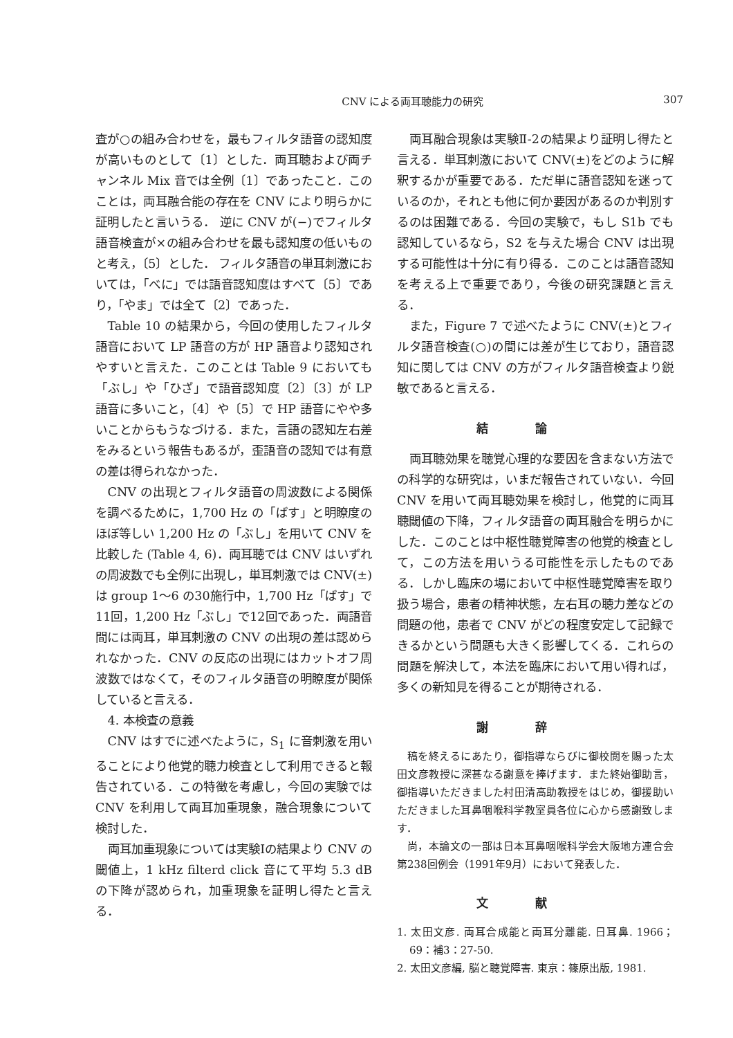CNV による両耳聴能力の研究 307
査が○の組み合わせを，最もフィルタ語音の認知度が高いものとして〔1〕とした．両耳聴および両チャンネル Mix 音では全例〔1〕であったこと．このことは，両耳融合能の存在を CNV により明らかに証明したと言いうる． 逆に CNV が(−)でフィルタ語音検査が×の組み合わせを最も認知度の低いものと考え，〔5〕とした． フィルタ語音の単耳刺激においては，「べに」では語音認知度はすべて〔5〕であり，「やま」では全て〔2〕であった．
Table 10 の結果から，今回の使用したフィルタ語音において LP 語音の方が HP 語音より認知されやすいと言えた．このことは Table 9 においても「ぶし」や「ひざ」で語音認知度〔2〕〔3〕が LP 語音に多いこと，〔4〕や〔5〕で HP 語音にやや多いことからもうなづける．また，言語の認知左右差をみるという報告もあるが，歪語音の認知では有意の差は得られなかった．
CNV の出現とフィルタ語音の周波数による関係を調べるために，1,700 Hz の「ばす」と明瞭度のほぼ等しい 1,200 Hz の「ぶし」を用いて CNV を比較した (Table 4, 6)．両耳聴では CNV はいずれの周波数でも全例に出現し，単耳刺激では CNV(±)は group 1〜6 の30施行中，1,700 Hz「ばす」で11回，1,200 Hz「ぶし」で12回であった．両語音間には両耳，単耳刺激の CNV の出現の差は認められなかった．CNV の反応の出現にはカットオフ周波数ではなくて，そのフィルタ語音の明瞭度が関係していると言える．
4. 本検査の意義
CNV はすでに述べたように，S<sub>1</sub> に音刺激を用いることにより他覚的聴力検査として利用できると報告されている．この特徴を考慮し，今回の実験では CNV を利用して両耳加重現象，融合現象について検討した．
両耳加重現象については実験Ⅰの結果より CNV の閾値上，1 kHz filterd click 音にて平均 5.3 dB の下降が認められ，加重現象を証明し得たと言える．
両耳融合現象は実験Ⅱ-2の結果より証明し得たと言える．単耳刺激において CNV(±)をどのように解釈するかが重要である．ただ単に語音認知を迷っているのか，それとも他に何か要因があるのか判別するのは困難である．今回の実験で，もし S1b でも認知しているなら，S2 を与えた場合 CNV は出現する可能性は十分に有り得る．このことは語音認知を考える上で重要であり，今後の研究課題と言える．
また，Figure 7 で述べたように CNV(±)とフィルタ語音検査(○)の間には差が生じており，語音認知に関しては CNV の方がフィルタ語音検査より鋭敏であると言える．
結論
両耳聴効果を聴覚心理的な要因を含まない方法での科学的な研究は，いまだ報告されていない．今回 CNV を用いて両耳聴効果を検討し，他覚的に両耳聴閾値の下降，フィルタ語音の両耳融合を明らかにした．このことは中枢性聴覚障害の他覚的検査として，この方法を用いうる可能性を示したものである．しかし臨床の場において中枢性聴覚障害を取り扱う場合，患者の精神状態，左右耳の聴力差などの問題の他，患者で CNV がどの程度安定して記録できるかという問題も大きく影響してくる．これらの問題を解決して，本法を臨床において用い得れば，多くの新知見を得ることが期待される．
謝辞
稿を終えるにあたり，御指導ならびに御校閲を賜った太田文彦教授に深甚なる謝意を捧げます．また終始御助言，御指導いただきました村田清高助教授をはじめ，御援助いただきました耳鼻咽喉科学教室員各位に心から感謝致します．
尚，本論文の一部は日本耳鼻咽喉科学会大阪地方連合会第238回例会（1991年9月）において発表した．
文献
1. 太田文彦. 両耳合成能と両耳分離能. 日耳鼻. 1966；69：補3：27-50.
2. 太田文彦編, 脳と聴覚障害. 東京：篠原出版, 1981.